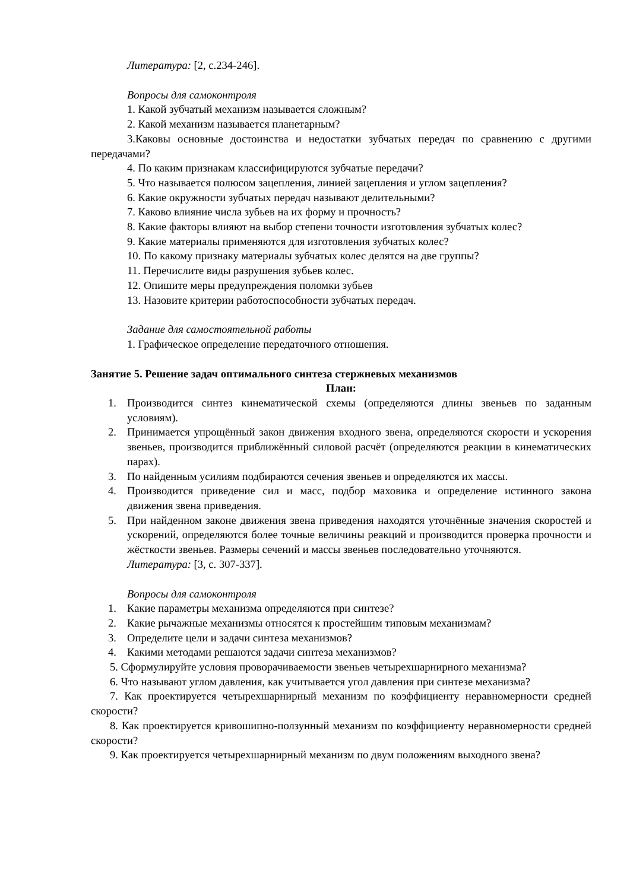Литература: [2, с.234-246].
Вопросы для самоконтроля
1. Какой зубчатый механизм называется сложным?
2. Какой механизм называется планетарным?
3.Каковы основные достоинства и недостатки зубчатых передач по сравнению с другими передачами?
4. По каким признакам классифицируются зубчатые передачи?
5. Что называется полюсом зацепления, линией зацепления и углом зацепления?
6. Какие окружности зубчатых передач называют делительными?
7. Каково влияние числа зубьев на их форму и прочность?
8. Какие факторы влияют на выбор степени точности изготовления зубчатых колес?
9. Какие материалы применяются для изготовления зубчатых колес?
10. По какому признаку материалы зубчатых колес делятся на две группы?
11. Перечислите виды разрушения зубьев колес.
12. Опишите меры предупреждения поломки зубьев
13. Назовите критерии работоспособности зубчатых передач.
Задание для самостоятельной работы
1. Графическое определение передаточного отношения.
Занятие 5. Решение задач оптимального синтеза стержневых механизмов
План:
1. Производится синтез кинематической схемы (определяются длины звеньев по заданным условиям).
2. Принимается упрощённый закон движения входного звена, определяются скорости и ускорения звеньев, производится приближённый силовой расчёт (определяются реакции в кинематических парах).
3. По найденным усилиям подбираются сечения звеньев и определяются их массы.
4. Производится приведение сил и масс, подбор маховика и определение истинного закона движения звена приведения.
5. При найденном законе движения звена приведения находятся уточнённые значения скоростей и ускорений, определяются более точные величины реакций и производится проверка прочности и жёсткости звеньев. Размеры сечений и массы звеньев последовательно уточняются.
Литература: [3, с. 307-337].
Вопросы для самоконтроля
1. Какие параметры механизма определяются при синтезе?
2. Какие рычажные механизмы относятся к простейшим типовым механизмам?
3. Определите цели и задачи синтеза механизмов?
4. Какими методами решаются задачи синтеза механизмов?
5. Сформулируйте условия проворачиваемости звеньев четырехшарнирного механизма?
6. Что называют углом давления, как учитывается угол давления при синтезе механизма?
7. Как проектируется четырехшарнирный механизм по коэффициенту неравномерности средней скорости?
8. Как проектируется кривошипно-ползунный механизм по коэффициенту неравномерности средней скорости?
9. Как проектируется четырехшарнирный механизм по двум положениям выходного звена?